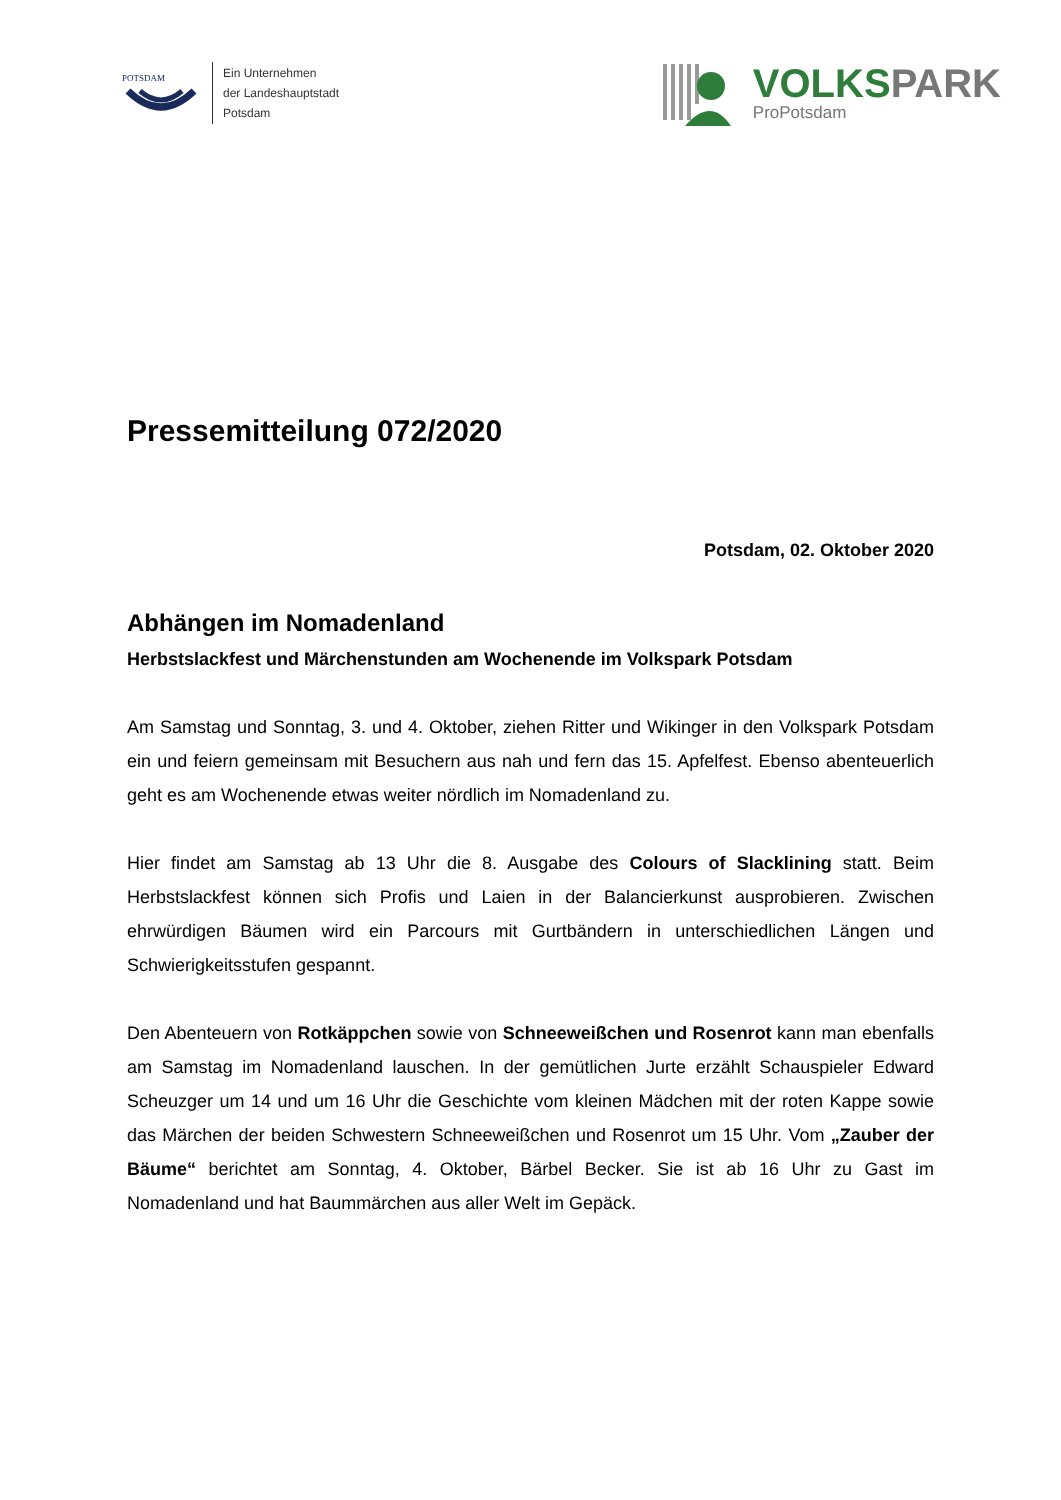POTSDAM
Ein Unternehmen
der Landeshauptstadt
Potsdam
VOLKSPARK
ProPotsdam
Pressemitteilung 072/2020
Potsdam, 02. Oktober 2020
Abhängen im Nomadenland
Herbstslackfest und Märchenstunden am Wochenende im Volkspark Potsdam
Am Samstag und Sonntag, 3. und 4. Oktober, ziehen Ritter und Wikinger in den Volkspark Potsdam ein und feiern gemeinsam mit Besuchern aus nah und fern das 15. Apfelfest. Ebenso abenteuerlich geht es am Wochenende etwas weiter nördlich im Nomadenland zu.
Hier findet am Samstag ab 13 Uhr die 8. Ausgabe des Colours of Slacklining statt. Beim Herbstslackfest können sich Profis und Laien in der Balancierkunst ausprobieren. Zwischen ehrwürdigen Bäumen wird ein Parcours mit Gurtbändern in unterschiedlichen Längen und Schwierigkeitsstufen gespannt.
Den Abenteuern von Rotkäppchen sowie von Schneeweißchen und Rosenrot kann man ebenfalls am Samstag im Nomadenland lauschen. In der gemütlichen Jurte erzählt Schauspieler Edward Scheuzger um 14 und um 16 Uhr die Geschichte vom kleinen Mädchen mit der roten Kappe sowie das Märchen der beiden Schwestern Schneeweißchen und Rosenrot um 15 Uhr. Vom „Zauber der Bäume“ berichtet am Sonntag, 4. Oktober, Bärbel Becker. Sie ist ab 16 Uhr zu Gast im Nomadenland und hat Baummärchen aus aller Welt im Gepäck.